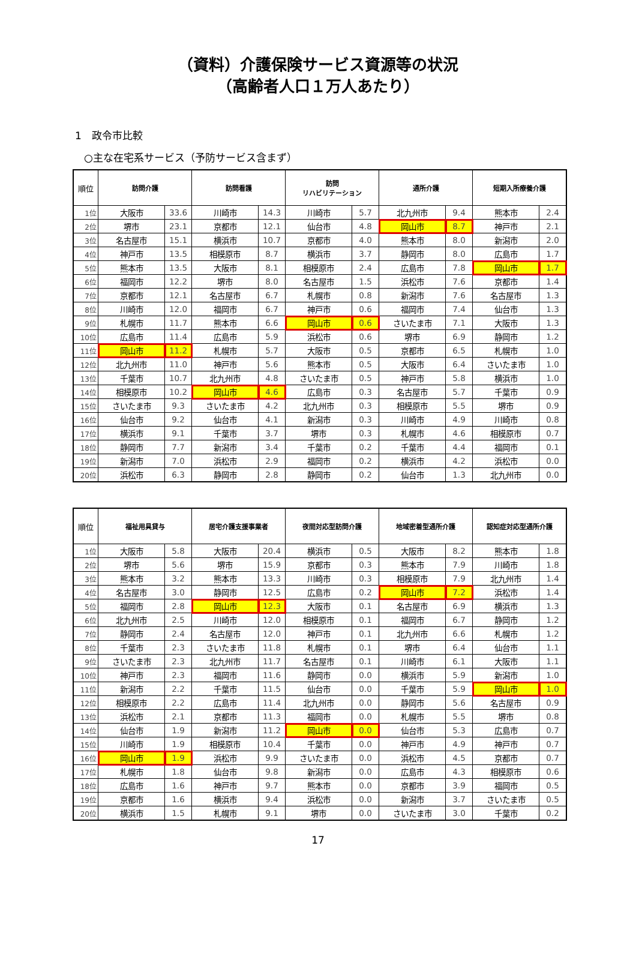（資料）介護保険サービス資源等の状況
（高齢者人口１万人あたり）
1　政令市比較
○主な在宅系サービス（予防サービス含まず）
| 順位 | 訪問介護 | | 訪問看護 | | 訪問 リハビリテーション | | 通所介護 | | 短期入所療養介護 | |
| --- | --- | --- | --- | --- | --- | --- | --- | --- | --- | --- |
| 1位 | 大阪市 | 33.6 | 川崎市 | 14.3 | 川崎市 | 5.7 | 北九州市 | 9.4 | 熊本市 | 2.4 |
| 2位 | 堺市 | 23.1 | 京都市 | 12.1 | 仙台市 | 4.8 | 岡山市 | 8.7 | 神戸市 | 2.1 |
| 3位 | 名古屋市 | 15.1 | 横浜市 | 10.7 | 京都市 | 4.0 | 熊本市 | 8.0 | 新潟市 | 2.0 |
| 4位 | 神戸市 | 13.5 | 相模原市 | 8.7 | 横浜市 | 3.7 | 静岡市 | 8.0 | 広島市 | 1.7 |
| 5位 | 熊本市 | 13.5 | 大阪市 | 8.1 | 相模原市 | 2.4 | 広島市 | 7.8 | 岡山市 | 1.7 |
| 6位 | 福岡市 | 12.2 | 堺市 | 8.0 | 名古屋市 | 1.5 | 浜松市 | 7.6 | 京都市 | 1.4 |
| 7位 | 京都市 | 12.1 | 名古屋市 | 6.7 | 札幌市 | 0.8 | 新潟市 | 7.6 | 名古屋市 | 1.3 |
| 8位 | 川崎市 | 12.0 | 福岡市 | 6.7 | 神戸市 | 0.6 | 福岡市 | 7.4 | 仙台市 | 1.3 |
| 9位 | 札幌市 | 11.7 | 熊本市 | 6.6 | 岡山市 | 0.6 | さいたま市 | 7.1 | 大阪市 | 1.3 |
| 10位 | 広島市 | 11.4 | 広島市 | 5.9 | 浜松市 | 0.6 | 堺市 | 6.9 | 静岡市 | 1.2 |
| 11位 | 岡山市 | 11.2 | 札幌市 | 5.7 | 大阪市 | 0.5 | 京都市 | 6.5 | 札幌市 | 1.0 |
| 12位 | 北九州市 | 11.0 | 神戸市 | 5.6 | 熊本市 | 0.5 | 大阪市 | 6.4 | さいたま市 | 1.0 |
| 13位 | 千葉市 | 10.7 | 北九州市 | 4.8 | さいたま市 | 0.5 | 神戸市 | 5.8 | 横浜市 | 1.0 |
| 14位 | 相模原市 | 10.2 | 岡山市 | 4.6 | 広島市 | 0.3 | 名古屋市 | 5.7 | 千葉市 | 0.9 |
| 15位 | さいたま市 | 9.3 | さいたま市 | 4.2 | 北九州市 | 0.3 | 相模原市 | 5.5 | 堺市 | 0.9 |
| 16位 | 仙台市 | 9.2 | 仙台市 | 4.1 | 新潟市 | 0.3 | 川崎市 | 4.9 | 川崎市 | 0.8 |
| 17位 | 横浜市 | 9.1 | 千葉市 | 3.7 | 堺市 | 0.3 | 札幌市 | 4.6 | 相模原市 | 0.7 |
| 18位 | 静岡市 | 7.7 | 新潟市 | 3.4 | 千葉市 | 0.2 | 千葉市 | 4.4 | 福岡市 | 0.1 |
| 19位 | 新潟市 | 7.0 | 浜松市 | 2.9 | 福岡市 | 0.2 | 横浜市 | 4.2 | 浜松市 | 0.0 |
| 20位 | 浜松市 | 6.3 | 静岡市 | 2.8 | 静岡市 | 0.2 | 仙台市 | 1.3 | 北九州市 | 0.0 |
| 順位 | 福祉用具貸与 | | 居宅介護支援事業者 | | 夜間対応型訪問介護 | | 地域密着型通所介護 | | 認知症対応型通所介護 | |
| --- | --- | --- | --- | --- | --- | --- | --- | --- | --- | --- |
| 1位 | 大阪市 | 5.8 | 大阪市 | 20.4 | 横浜市 | 0.5 | 大阪市 | 8.2 | 熊本市 | 1.8 |
| 2位 | 堺市 | 5.6 | 堺市 | 15.9 | 京都市 | 0.3 | 熊本市 | 7.9 | 川崎市 | 1.8 |
| 3位 | 熊本市 | 3.2 | 熊本市 | 13.3 | 川崎市 | 0.3 | 相模原市 | 7.9 | 北九州市 | 1.4 |
| 4位 | 名古屋市 | 3.0 | 静岡市 | 12.5 | 広島市 | 0.2 | 岡山市 | 7.2 | 浜松市 | 1.4 |
| 5位 | 福岡市 | 2.8 | 岡山市 | 12.3 | 大阪市 | 0.1 | 名古屋市 | 6.9 | 横浜市 | 1.3 |
| 6位 | 北九州市 | 2.5 | 川崎市 | 12.0 | 相模原市 | 0.1 | 福岡市 | 6.7 | 静岡市 | 1.2 |
| 7位 | 静岡市 | 2.4 | 名古屋市 | 12.0 | 神戸市 | 0.1 | 北九州市 | 6.6 | 札幌市 | 1.2 |
| 8位 | 千葉市 | 2.3 | さいたま市 | 11.8 | 札幌市 | 0.1 | 堺市 | 6.4 | 仙台市 | 1.1 |
| 9位 | さいたま市 | 2.3 | 北九州市 | 11.7 | 名古屋市 | 0.1 | 川崎市 | 6.1 | 大阪市 | 1.1 |
| 10位 | 神戸市 | 2.3 | 福岡市 | 11.6 | 静岡市 | 0.0 | 横浜市 | 5.9 | 新潟市 | 1.0 |
| 11位 | 新潟市 | 2.2 | 千葉市 | 11.5 | 仙台市 | 0.0 | 千葉市 | 5.9 | 岡山市 | 1.0 |
| 12位 | 相模原市 | 2.2 | 広島市 | 11.4 | 北九州市 | 0.0 | 静岡市 | 5.6 | 名古屋市 | 0.9 |
| 13位 | 浜松市 | 2.1 | 京都市 | 11.3 | 福岡市 | 0.0 | 札幌市 | 5.5 | 堺市 | 0.8 |
| 14位 | 仙台市 | 1.9 | 新潟市 | 11.2 | 岡山市 | 0.0 | 仙台市 | 5.3 | 広島市 | 0.7 |
| 15位 | 川崎市 | 1.9 | 相模原市 | 10.4 | 千葉市 | 0.0 | 神戸市 | 4.9 | 神戸市 | 0.7 |
| 16位 | 岡山市 | 1.9 | 浜松市 | 9.9 | さいたま市 | 0.0 | 浜松市 | 4.5 | 京都市 | 0.7 |
| 17位 | 札幌市 | 1.8 | 仙台市 | 9.8 | 新潟市 | 0.0 | 広島市 | 4.3 | 相模原市 | 0.6 |
| 18位 | 広島市 | 1.6 | 神戸市 | 9.7 | 熊本市 | 0.0 | 京都市 | 3.9 | 福岡市 | 0.5 |
| 19位 | 京都市 | 1.6 | 横浜市 | 9.4 | 浜松市 | 0.0 | 新潟市 | 3.7 | さいたま市 | 0.5 |
| 20位 | 横浜市 | 1.5 | 札幌市 | 9.1 | 堺市 | 0.0 | さいたま市 | 3.0 | 千葉市 | 0.2 |
17